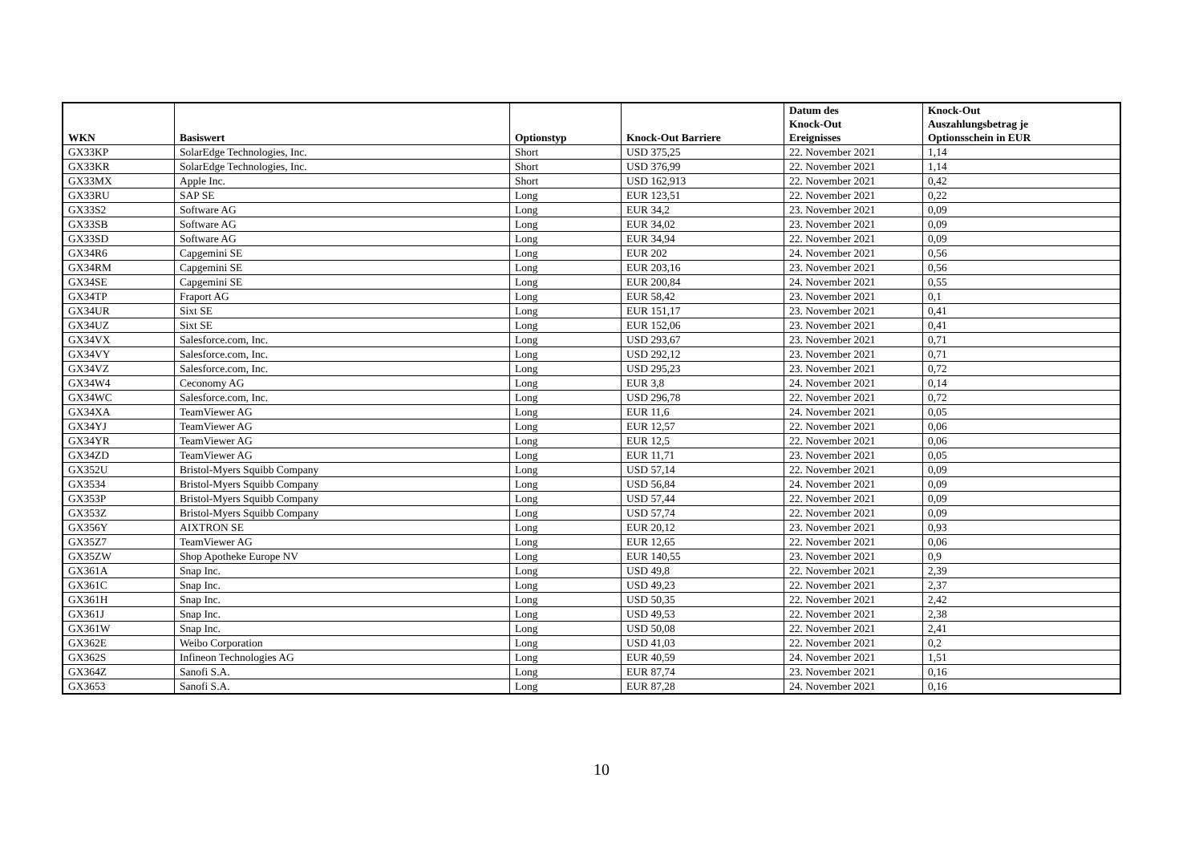| WKN | Basiswert | Optionstyp | Knock-Out Barriere | Datum des Knock-Out Ereignisses | Knock-Out Auszahlungsbetrag je Optionsschein in EUR |
| --- | --- | --- | --- | --- | --- |
| GX33KP | SolarEdge Technologies, Inc. | Short | USD 375,25 | 22. November 2021 | 1,14 |
| GX33KR | SolarEdge Technologies, Inc. | Short | USD 376,99 | 22. November 2021 | 1,14 |
| GX33MX | Apple Inc. | Short | USD 162,913 | 22. November 2021 | 0,42 |
| GX33RU | SAP SE | Long | EUR 123,51 | 22. November 2021 | 0,22 |
| GX33S2 | Software AG | Long | EUR 34,2 | 23. November 2021 | 0,09 |
| GX33SB | Software AG | Long | EUR 34,02 | 23. November 2021 | 0,09 |
| GX33SD | Software AG | Long | EUR 34,94 | 22. November 2021 | 0,09 |
| GX34R6 | Capgemini SE | Long | EUR 202 | 24. November 2021 | 0,56 |
| GX34RM | Capgemini SE | Long | EUR 203,16 | 23. November 2021 | 0,56 |
| GX34SE | Capgemini SE | Long | EUR 200,84 | 24. November 2021 | 0,55 |
| GX34TP | Fraport AG | Long | EUR 58,42 | 23. November 2021 | 0,1 |
| GX34UR | Sixt SE | Long | EUR 151,17 | 23. November 2021 | 0,41 |
| GX34UZ | Sixt SE | Long | EUR 152,06 | 23. November 2021 | 0,41 |
| GX34VX | Salesforce.com, Inc. | Long | USD 293,67 | 23. November 2021 | 0,71 |
| GX34VY | Salesforce.com, Inc. | Long | USD 292,12 | 23. November 2021 | 0,71 |
| GX34VZ | Salesforce.com, Inc. | Long | USD 295,23 | 23. November 2021 | 0,72 |
| GX34W4 | Ceconomy AG | Long | EUR 3,8 | 24. November 2021 | 0,14 |
| GX34WC | Salesforce.com, Inc. | Long | USD 296,78 | 22. November 2021 | 0,72 |
| GX34XA | TeamViewer AG | Long | EUR 11,6 | 24. November 2021 | 0,05 |
| GX34YJ | TeamViewer AG | Long | EUR 12,57 | 22. November 2021 | 0,06 |
| GX34YR | TeamViewer AG | Long | EUR 12,5 | 22. November 2021 | 0,06 |
| GX34ZD | TeamViewer AG | Long | EUR 11,71 | 23. November 2021 | 0,05 |
| GX352U | Bristol-Myers Squibb Company | Long | USD 57,14 | 22. November 2021 | 0,09 |
| GX3534 | Bristol-Myers Squibb Company | Long | USD 56,84 | 24. November 2021 | 0,09 |
| GX353P | Bristol-Myers Squibb Company | Long | USD 57,44 | 22. November 2021 | 0,09 |
| GX353Z | Bristol-Myers Squibb Company | Long | USD 57,74 | 22. November 2021 | 0,09 |
| GX356Y | AIXTRON SE | Long | EUR 20,12 | 23. November 2021 | 0,93 |
| GX35Z7 | TeamViewer AG | Long | EUR 12,65 | 22. November 2021 | 0,06 |
| GX35ZW | Shop Apotheke Europe NV | Long | EUR 140,55 | 23. November 2021 | 0,9 |
| GX361A | Snap Inc. | Long | USD 49,8 | 22. November 2021 | 2,39 |
| GX361C | Snap Inc. | Long | USD 49,23 | 22. November 2021 | 2,37 |
| GX361H | Snap Inc. | Long | USD 50,35 | 22. November 2021 | 2,42 |
| GX361J | Snap Inc. | Long | USD 49,53 | 22. November 2021 | 2,38 |
| GX361W | Snap Inc. | Long | USD 50,08 | 22. November 2021 | 2,41 |
| GX362E | Weibo Corporation | Long | USD 41,03 | 22. November 2021 | 0,2 |
| GX362S | Infineon Technologies AG | Long | EUR 40,59 | 24. November 2021 | 1,51 |
| GX364Z | Sanofi S.A. | Long | EUR 87,74 | 23. November 2021 | 0,16 |
| GX3653 | Sanofi S.A. | Long | EUR 87,28 | 24. November 2021 | 0,16 |
10